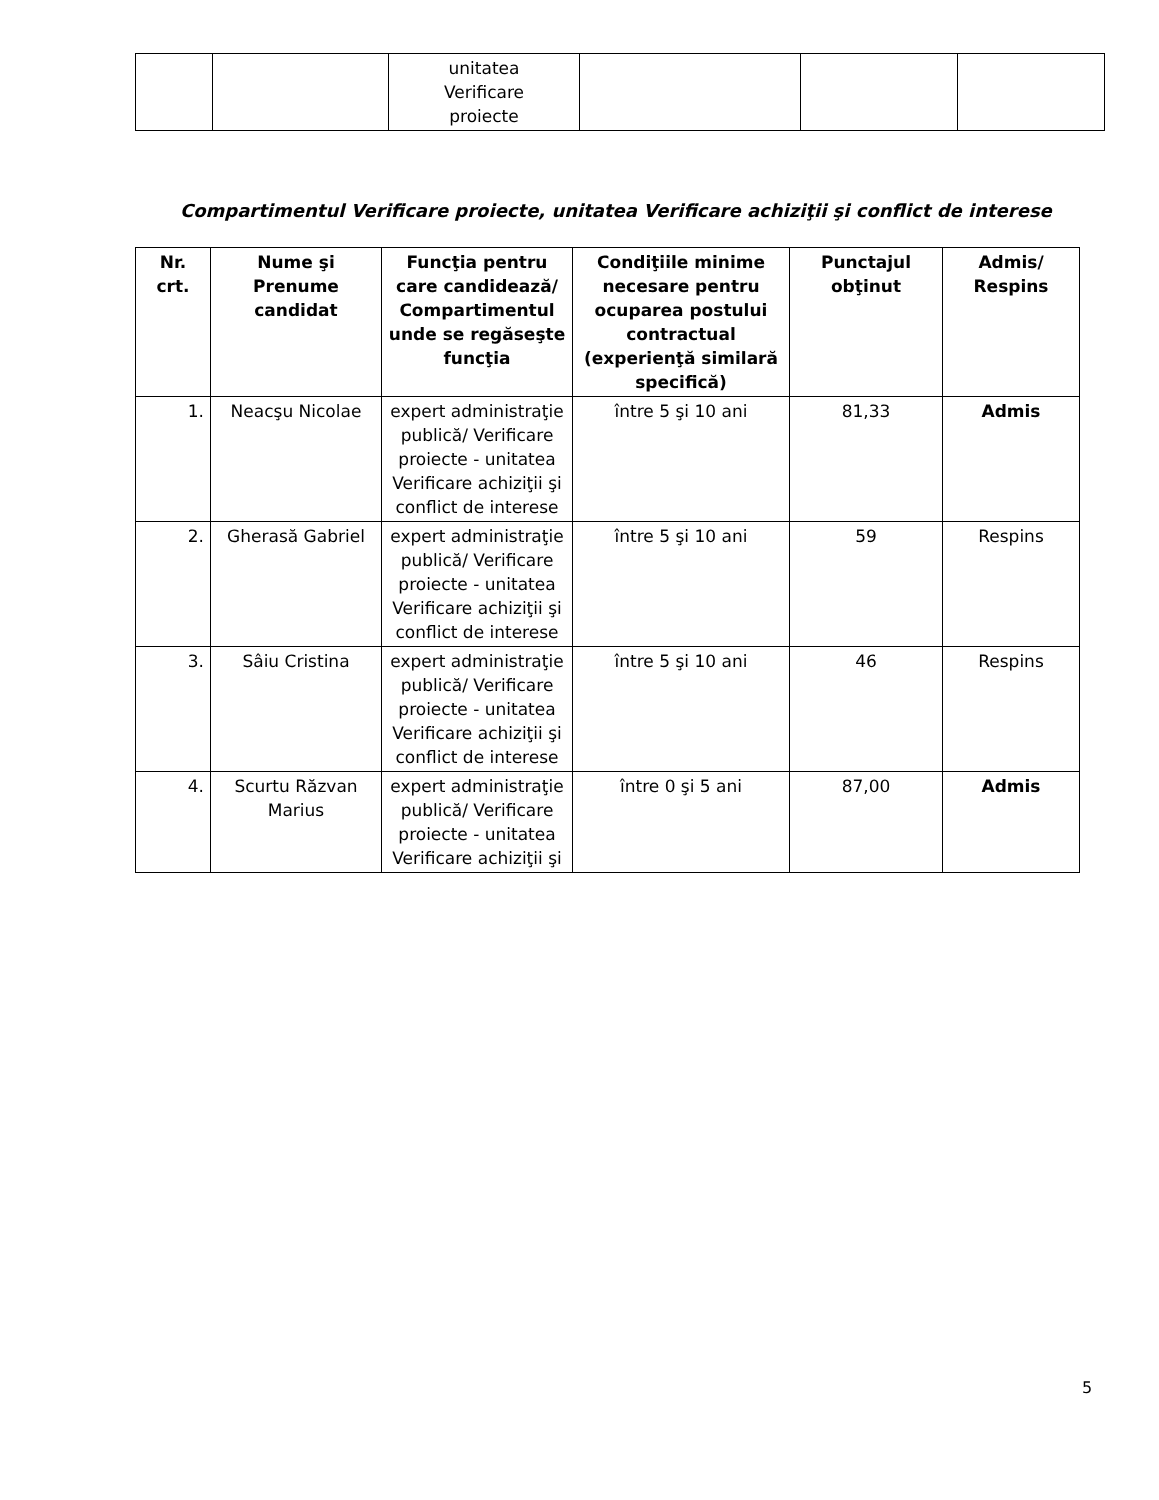| | | unitatea Verificare proiecte | | | |
Compartimentul Verificare proiecte, unitatea Verificare achiziţii şi conflict de interese
| Nr. crt. | Nume şi Prenume candidat | Funcţia pentru care candidează/ Compartimentul unde se regăseşte funcţia | Condiţiile minime necesare pentru ocuparea postului contractual (experienţă similară specifică) | Punctajul obţinut | Admis/ Respins |
| --- | --- | --- | --- | --- | --- |
| 1. | Neacşu Nicolae | expert administraţie publică/ Verificare proiecte - unitatea Verificare achiziţii şi conflict de interese | între 5 şi 10 ani | 81,33 | Admis |
| 2. | Gherasă Gabriel | expert administraţie publică/ Verificare proiecte - unitatea Verificare achiziţii şi conflict de interese | între 5 şi 10 ani | 59 | Respins |
| 3. | Sâiu Cristina | expert administraţie publică/ Verificare proiecte - unitatea Verificare achiziţii şi conflict de interese | între 5 şi 10 ani | 46 | Respins |
| 4. | Scurtu Răzvan Marius | expert administraţie publică/ Verificare proiecte - unitatea Verificare achiziţii şi | între 0 şi 5 ani | 87,00 | Admis |
5